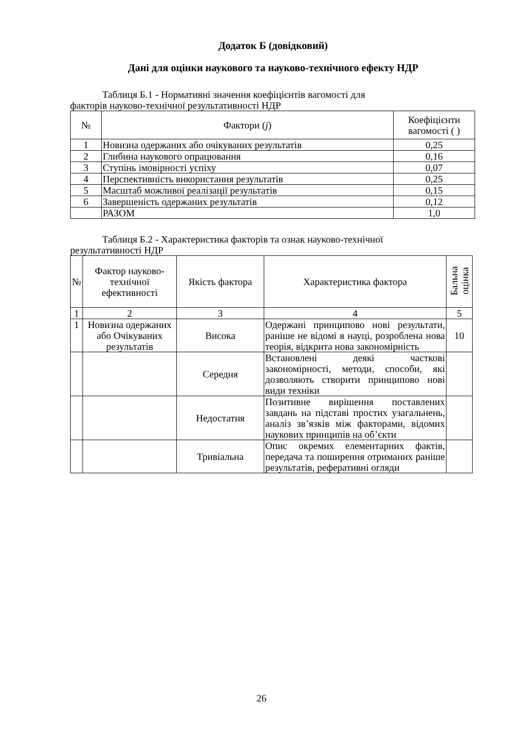Додаток Б (довідковий)
Дані для оцінки наукового та науково-технічного ефекту НДР
Таблиця Б.1 - Нормативні значення коефіцієнтів вагомості для
факторів науково-технічної результативності НДР
| № | Фактори ( j ) | Коефіцієнти вагомості ( ) |
| --- | --- | --- |
| 1 | Новизна одержаних або очікуваних результатів | 0,25 |
| 2 | Глибина наукового опрацювання | 0,16 |
| 3 | Ступінь імовірності успіху | 0,07 |
| 4 | Перспективність використання результатів | 0,25 |
| 5 | Масштаб можливої реалізації результатів | 0,15 |
| 6 | Завершеність одержаних результатів | 0,12 |
| | РАЗОМ | 1,0 |
Таблиця Б.2 - Характеристика факторів та ознак науково-технічної
результативності НДР
| № | Фактор науково-технічної ефективності | Якість фактора | Характеристика фактора | Бальна оцінка |
| --- | --- | --- | --- | --- |
| 1 | 2 | 3 | 4 | 5 |
| 1 | Новизна одержаних або Очікуваних результатів | Висока | Одержані принципово нові результати, раніше не відомі в науці, розроблена нова теорія, відкрита нова закономірність | 10 |
| | | Середня | Встановлені деякі часткові закономірності, методи, способи, які дозволяють створити принципово нові види техніки | |
| | | Недостатня | Позитивне вирішення поставлених завдань на підставі простих узагальнень, аналіз зв’язків між факторами, відомих наукових принципів на об’єкти | |
| | | Тривіальна | Опис окремих елементарних фактів, передача та поширення отриманих раніше результатів, реферативні огляди | |
26